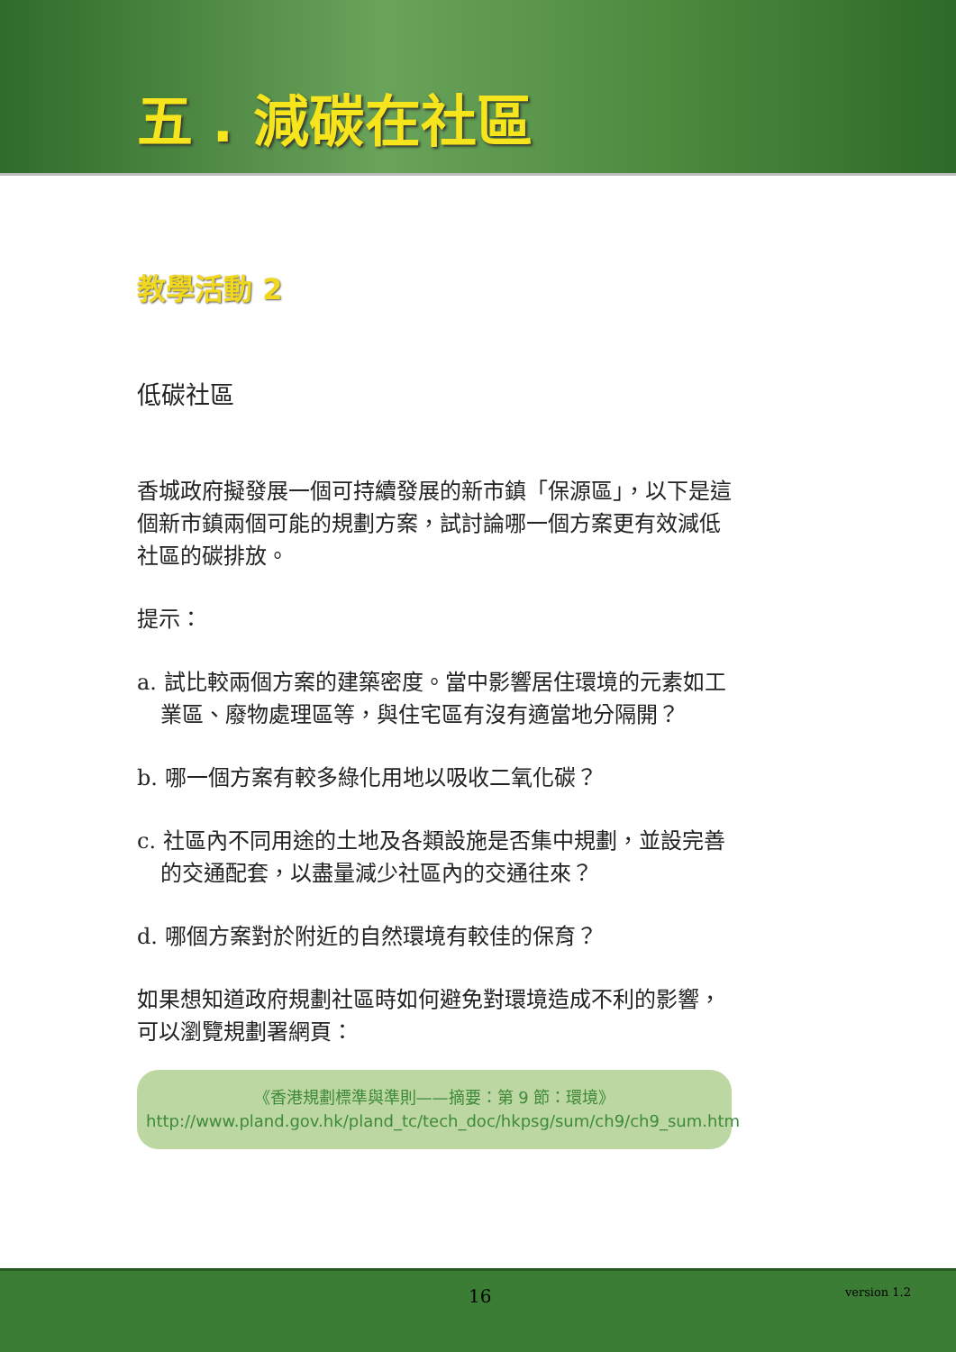五 . 減碳在社區
教學活動 2
低碳社區
香城政府擬發展一個可持續發展的新市鎮「保源區」，以下是這個新市鎮兩個可能的規劃方案，試討論哪一個方案更有效減低社區的碳排放。
提示：
a. 試比較兩個方案的建築密度。當中影響居住環境的元素如工業區、廢物處理區等，與住宅區有沒有適當地分隔開？
b. 哪一個方案有較多綠化用地以吸收二氧化碳？
c. 社區內不同用途的土地及各類設施是否集中規劃，並設完善的交通配套，以盡量減少社區內的交通往來？
d. 哪個方案對於附近的自然環境有較佳的保育？
如果想知道政府規劃社區時如何避免對環境造成不利的影響，可以瀏覽規劃署網頁：
《香港規劃標準與準則——摘要：第 9 節：環境》
http://www.pland.gov.hk/pland_tc/tech_doc/hkpsg/sum/ch9/ch9_sum.htm
16 version 1.2